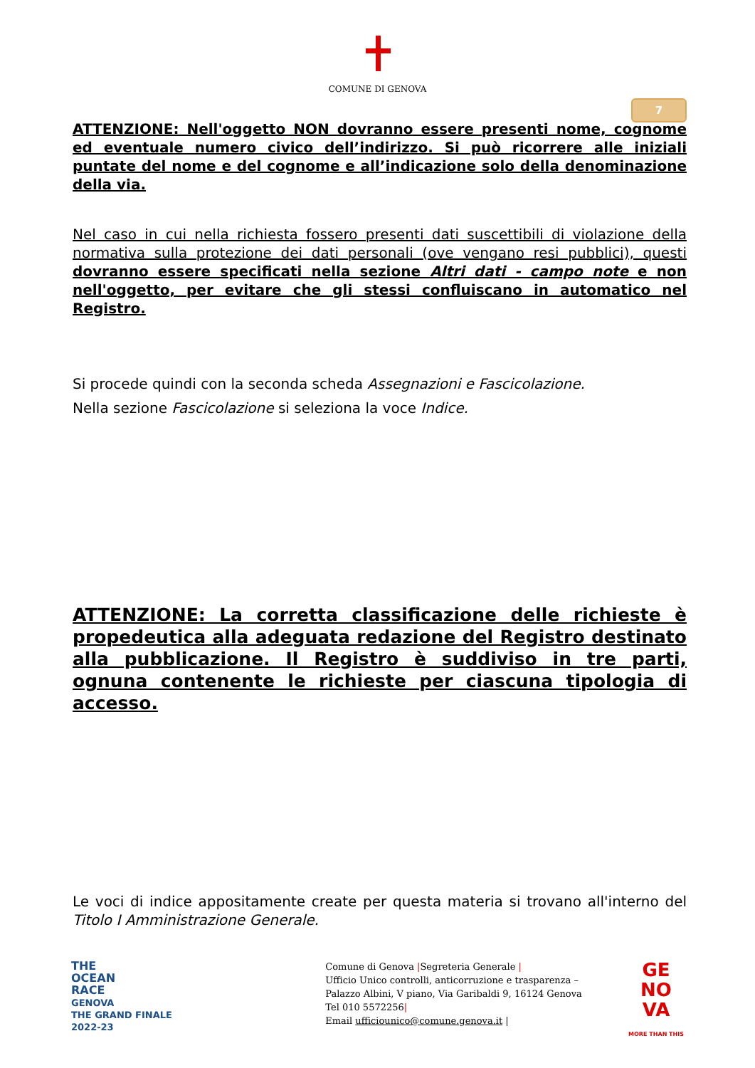COMUNE DI GENOVA
7
ATTENZIONE: Nell'oggetto NON dovranno essere presenti nome, cognome ed eventuale numero civico dell’indirizzo. Si può ricorrere alle iniziali puntate del nome e del cognome e all’indicazione solo della denominazione della via.
Nel caso in cui nella richiesta fossero presenti dati suscettibili di violazione della normativa sulla protezione dei dati personali (ove vengano resi pubblici), questi dovranno essere specificati nella sezione Altri dati - campo note e non nell'oggetto, per evitare che gli stessi confluiscano in automatico nel Registro.
Si procede quindi con la seconda scheda Assegnazioni e Fascicolazione.
Nella sezione Fascicolazione si seleziona la voce Indice.
ATTENZIONE: La corretta classificazione delle richieste è propedeutica alla adeguata redazione del Registro destinato alla pubblicazione. Il Registro è suddiviso in tre parti, ognuna contenente le richieste per ciascuna tipologia di accesso.
Le voci di indice appositamente create per questa materia si trovano all'interno del Titolo I Amministrazione Generale.
THE
OCEAN
RACE
GENOVA
THE GRAND FINALE
2022-23
Comune di Genova |Segreteria Generale |
Ufficio Unico controlli, anticorruzione e trasparenza –
Palazzo Albini, V piano, Via Garibaldi 9, 16124 Genova
Tel 010 5572256|
Email ufficiounico@comune.genova.it |
GE
NO
VA
MORE THAN THIS